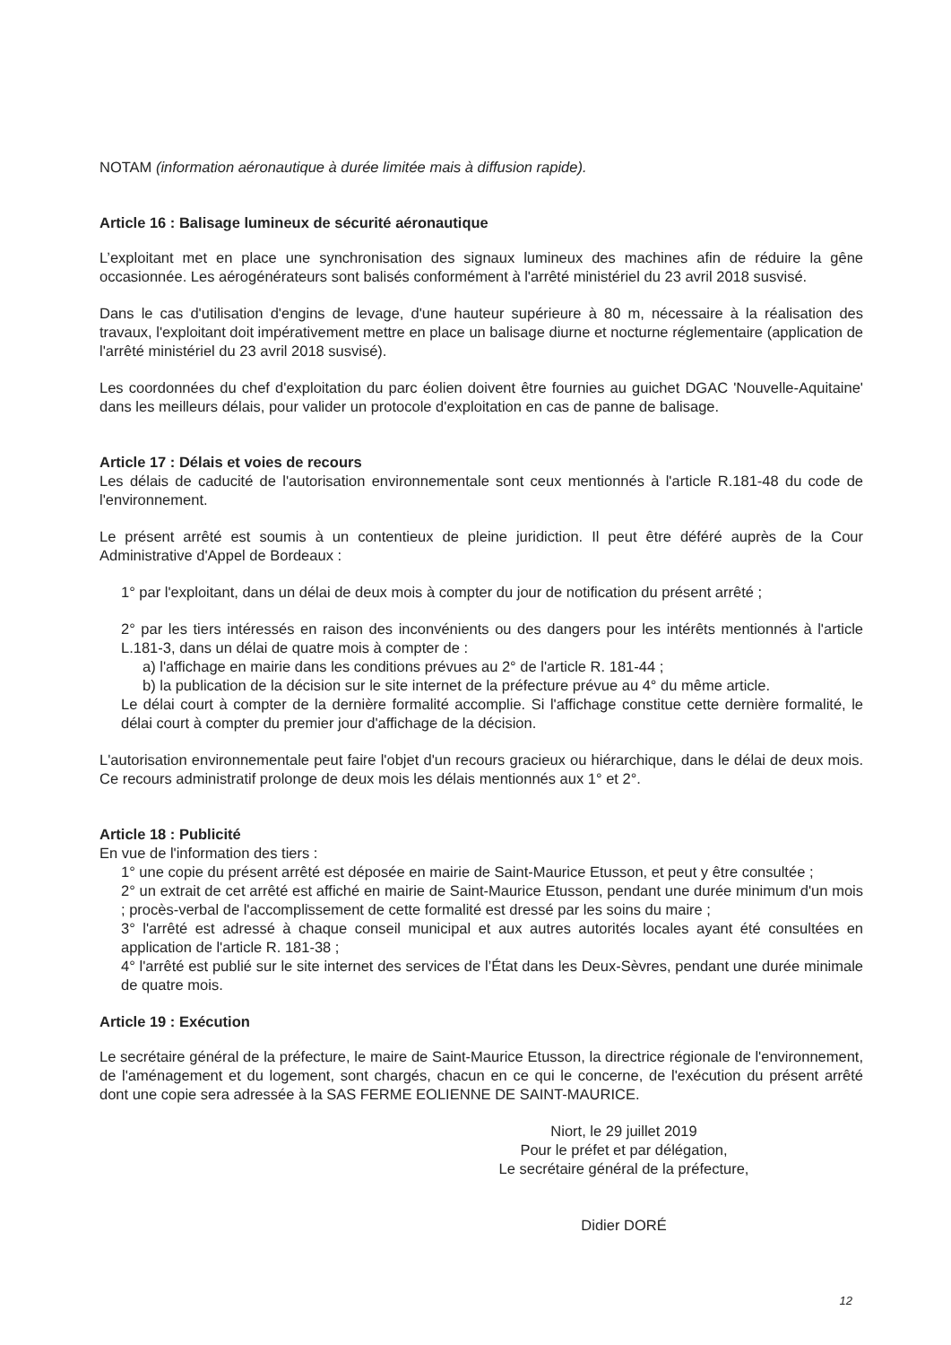NOTAM (information aéronautique à durée limitée mais à diffusion rapide).
Article 16 : Balisage lumineux de sécurité aéronautique
L’exploitant met en place une synchronisation des signaux lumineux des machines afin de réduire la gêne occasionnée. Les aérogénérateurs sont balisés conformément à l'arrêté ministériel du 23 avril 2018 susvisé.
Dans le cas d'utilisation d'engins de levage, d'une hauteur supérieure à 80 m, nécessaire à la réalisation des travaux, l'exploitant doit impérativement mettre en place un balisage diurne et nocturne réglementaire (application de l'arrêté ministériel du 23 avril 2018 susvisé).
Les coordonnées du chef d'exploitation du parc éolien doivent être fournies au guichet DGAC 'Nouvelle-Aquitaine' dans les meilleurs délais, pour valider un protocole d'exploitation en cas de panne de balisage.
Article 17 : Délais et voies de recours
Les délais de caducité de l'autorisation environnementale sont ceux mentionnés à l'article R.181-48 du code de l'environnement.
Le présent arrêté est soumis à un contentieux de pleine juridiction. Il peut être déféré auprès de la Cour Administrative d'Appel de Bordeaux :
1° par l'exploitant, dans un délai de deux mois à compter du jour de notification du présent arrêté ;
2° par les tiers intéressés en raison des inconvénients ou des dangers pour les intérêts mentionnés à l'article L.181-3, dans un délai de quatre mois à compter de :
a) l'affichage en mairie dans les conditions prévues au 2° de l'article R. 181-44 ;
b) la publication de la décision sur le site internet de la préfecture prévue au 4° du même article.
Le délai court à compter de la dernière formalité accomplie. Si l'affichage constitue cette dernière formalité, le délai court à compter du premier jour d'affichage de la décision.
L'autorisation environnementale peut faire l'objet d'un recours gracieux ou hiérarchique, dans le délai de deux mois. Ce recours administratif prolonge de deux mois les délais mentionnés aux 1° et 2°.
Article 18 : Publicité
En vue de l'information des tiers :
1° une copie du présent arrêté est déposée en mairie de Saint-Maurice Etusson, et peut y être consultée ;
2° un extrait de cet arrêté est affiché en mairie de Saint-Maurice Etusson, pendant une durée minimum d'un mois ; procès-verbal de l'accomplissement de cette formalité est dressé par les soins du maire ;
3° l'arrêté est adressé à chaque conseil municipal et aux autres autorités locales ayant été consultées en application de l'article R. 181-38 ;
4° l'arrêté est publié sur le site internet des services de l’État dans les Deux-Sèvres, pendant une durée minimale de quatre mois.
Article 19 : Exécution
Le secrétaire général de la préfecture, le maire de Saint-Maurice Etusson, la directrice régionale de l'environnement, de l'aménagement et du logement, sont chargés, chacun en ce qui le concerne, de l'exécution du présent arrêté dont une copie sera adressée à la SAS FERME EOLIENNE DE SAINT-MAURICE.
Niort, le 29 juillet 2019
Pour le préfet et par délégation,
Le secrétaire général de la préfecture,
Didier DORÉ
12